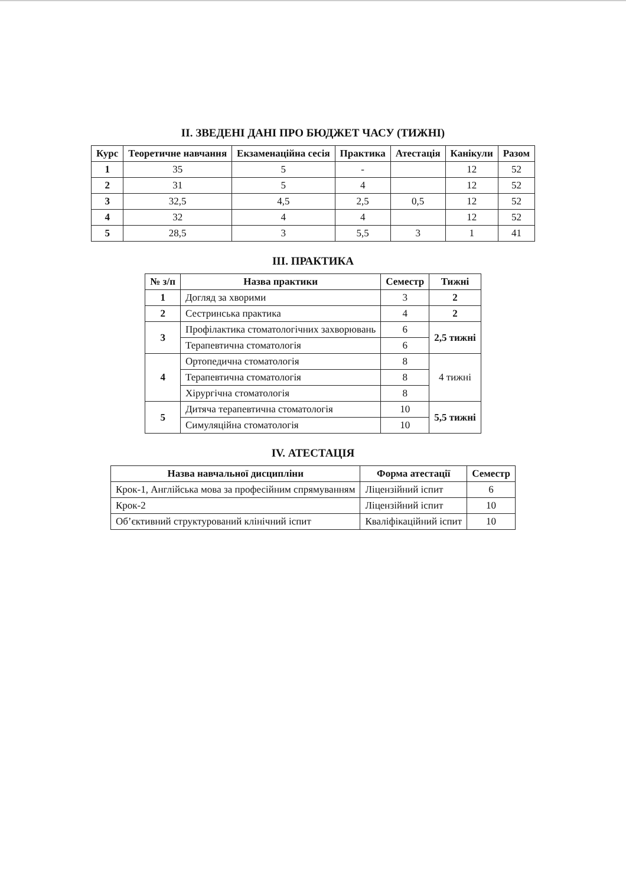II. ЗВЕДЕНІ ДАНІ ПРО БЮДЖЕТ ЧАСУ (ТИЖНІ)
| Курс | Теоретичне навчання | Екзаменаційна сесія | Практика | Атестація | Канікули | Разом |
| --- | --- | --- | --- | --- | --- | --- |
| 1 | 35 | 5 | - | | 12 | 52 |
| 2 | 31 | 5 | 4 | | 12 | 52 |
| 3 | 32,5 | 4,5 | 2,5 | 0,5 | 12 | 52 |
| 4 | 32 | 4 | 4 | | 12 | 52 |
| 5 | 28,5 | 3 | 5,5 | 3 | 1 | 41 |
III. ПРАКТИКА
| № з/п | Назва практики | Семестр | Тижні |
| --- | --- | --- | --- |
| 1 | Догляд за хворими | 3 | 2 |
| 2 | Сестринська практика | 4 | 2 |
| 3 | Профілактика стоматологічних захворювань | 6 | 2,5 тижні |
| | Терапевтична стоматологія | 6 | |
| 4 | Ортопедична стоматологія | 8 | 4 тижні |
| | Терапевтична стоматологія | 8 | |
| | Хірургічна стоматологія | 8 | |
| 5 | Дитяча терапевтична стоматологія | 10 | 5,5 тижні |
| | Симуляційна стоматологія | 10 | |
IV. АТЕСТАЦІЯ
| Назва навчальної дисципліни | Форма атестації | Семестр |
| --- | --- | --- |
| Крок-1, Англійська мова за професійним спрямуванням | Ліцензійний іспит | 6 |
| Крок-2 | Ліцензійний іспит | 10 |
| Об’єктивний структурований клінічний іспит | Кваліфікаційний іспит | 10 |